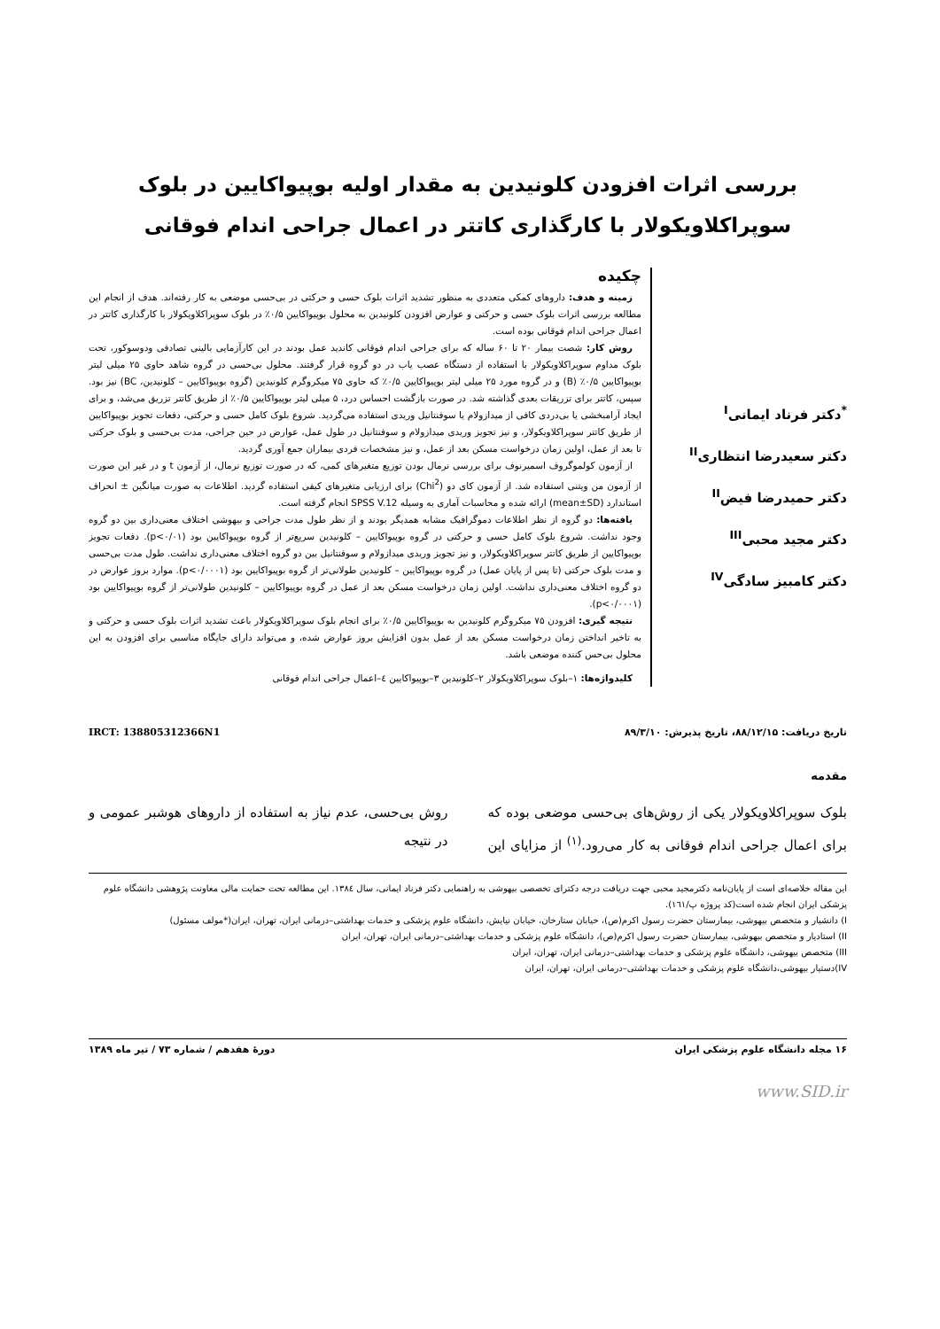بررسی اثرات افزودن کلونیدین به مقدار اولیه بوپیواکایین در بلوک
سوپراکلاویکولار با کارگذاری کاتتر در اعمال جراحی اندام فوقانی
<sup>*</sup> دکتر فرناد ایمانی<sup>I</sup>
دکتر سعیدرضا انتظاری<sup>II</sup>
دکتر حمیدرضا فیض<sup>II</sup>
دکتر مجید محبی<sup>III</sup>
دکتر کامبیز سادگی<sup>IV</sup>
چکیده
زمینه و هدف: داروهای کمکی متعددی به منظور تشدید اثرات بلوک حسی و حرکتی در بی‌حسی موضعی به کار رفته‌اند. هدف از انجام این مطالعه بررسی اثرات بلوک حسی و حرکتی و عوارض افزودن کلونیدین به محلول بوپیواکایین ۰/۵٪ در بلوک سوپراکلاویکولار با کارگذاری کاتتر در اعمال جراحی اندام فوقانی بوده است.
روش کار: شصت بیمار ۲۰ تا ۶۰ ساله که برای جراحی اندام فوقانی کاندید عمل بودند در این کارآزمایی بالینی تصادفی ودوسوکور، تحت بلوک مداوم سوپراکلاویکولار با استفاده از دستگاه عصب یاب در دو گروه قرار گرفتند. محلول بی‌حسی در گروه شاهد حاوی ۲۵ میلی لیتر بوپیواکایین ۰/۵٪ (B) و در گروه مورد ۲۵ میلی لیتر بوپیواکایین ۰/۵٪ که حاوی ۷۵ میکروگرم کلونیدین (گروه بوپیواکایین – کلونیدین، BC) نیز بود. سپس، کاتتر برای تزریقات بعدی گذاشته شد. در صورت بازگشت احساس درد، ۵ میلی لیتر بوپیواکایین ۰/۵٪ از طریق کاتتر تزریق می‌شد، و برای ایجاد آرامبخشی یا بی‌دردی کافی از میدازولام یا سوفنتانیل وریدی استفاده می‌گردید. شروع بلوک کامل حسی و حرکتی، دفعات تجویز بوپیواکایین از طریق کاتتر سوپراکلاویکولار، و نیز تجویز وریدی میدازولام و سوفنتانیل در طول عمل، عوارض در حین جراحی، مدت بی‌حسی و بلوک حرکتی تا بعد از عمل، اولین زمان درخواست مسکن بعد از عمل، و نیز مشخصات فردی بیماران جمع آوری گردید.
از آزمون کولموگروف اسمیرنوف برای بررسی نرمال بودن توزیع متغیرهای کمی، که در صورت توزیع نرمال، از آزمون t و در غیر این صورت از آزمون من ویتنی استفاده شد. از آزمون کای دو (Chi<sup>2</sup>) برای ارزیابی متغیرهای کیفی استفاده گردید. اطلاعات به صورت میانگین ± انحراف استاندارد (mean±SD) ارائه شده و محاسبات آماری به وسیله SPSS V.12 انجام گرفته است.
یافته‌ها: دو گروه از نظر اطلاعات دموگرافیک مشابه همدیگر بودند و از نظر طول مدت جراحی و بیهوشی اختلاف معنی‌داری بین دو گروه وجود نداشت. شروع بلوک کامل حسی و حرکتی در گروه بوپیواکایین – کلونیدین سریع‌تر از گروه بوپیواکایین بود (p<۰/۰۱). دفعات تجویز بوپیواکایین از طریق کاتتر سوپراکلاویکولار، و نیز تجویز وریدی میدازولام و سوفنتانیل بین دو گروه اختلاف معنی‌داری نداشت. طول مدت بی‌حسی و مدت بلوک حرکتی (تا پس از پایان عمل) در گروه بوپیواکایین – کلونیدین طولانی‌تر از گروه بوپیواکایین بود (p<۰/۰۰۰۱). موارد بروز عوارض در دو گروه اختلاف معنی‌داری نداشت. اولین زمان درخواست مسکن بعد از عمل در گروه بوپیواکایین – کلونیدین طولانی‌تر از گروه بوپیواکایین بود (p<۰/۰۰۰۱).
نتیجه گیری: افزودن ۷۵ میکروگرم کلونیدین به بوپیواکایین ۰/۵٪ برای انجام بلوک سوپراکلاویکولار باعث تشدید اثرات بلوک حسی و حرکتی و به تاخیر انداختن زمان درخواست مسکن بعد از عمل بدون افزایش بروز عوارض شده، و می‌تواند دارای جایگاه مناسبی برای افزودن به این محلول بی‌حس کننده موضعی باشد.
کلیدواژه‌ها: ۱–بلوک سوپراکلاویکولار ۲–کلونیدین ۳–بوپیواکایین ٤–اعمال جراحی اندام فوقانی
تاریخ دریافت: ۸۸/۱۲/۱۵، تاریخ پذیرش: ۸۹/۳/۱۰ IRCT: 138805312366N1
مقدمه
بلوک سوپراکلاویکولار یکی از روش‌های بی‌حسی موضعی بوده که برای اعمال جراحی اندام فوقانی به کار می‌رود.<sup>(۱)</sup> از مزایای این روش بی‌حسی، عدم نیاز به استفاده از داروهای هوشبر عمومی و در نتیجه
این مقاله خلاصه‌ای است از پایان‌نامه دکترمجید محبی جهت دریافت درجه دکترای تخصصی بیهوشی به راهنمایی دکتر فرناد ایمانی، سال ۱۳۸٤. این مطالعه تحت حمایت مالی معاونت پژوهشی دانشگاه علوم پزشکی ایران انجام شده است(کد پروژه پ/۱٦۱).
I) دانشیار و متخصص بیهوشی، بیمارستان حضرت رسول اکرم(ص)، خیابان ستارخان، خیابان نیایش، دانشگاه علوم پزشکی و خدمات بهداشتی–درمانی ایران، تهران، ایران(*مولف مسئول)
II) استادیار و متخصص بیهوشی، بیمارستان حضرت رسول اکرم(ص)، دانشگاه علوم پزشکی و خدمات بهداشتی–درمانی ایران، تهران، ایران
III) متخصص بیهوشی، دانشگاه علوم پزشکی و خدمات بهداشتی–درمانی ایران، تهران، ایران
IV)دستیار بیهوشی،دانشگاه علوم پزشکی و خدمات بهداشتی–درمانی ایران، تهران، ایران
۱۶ مجله دانشگاه علوم پزشکی ایران دورهٔ هفدهم / شماره ۷۳ / تیر ماه ۱۳۸۹
www.SID.ir